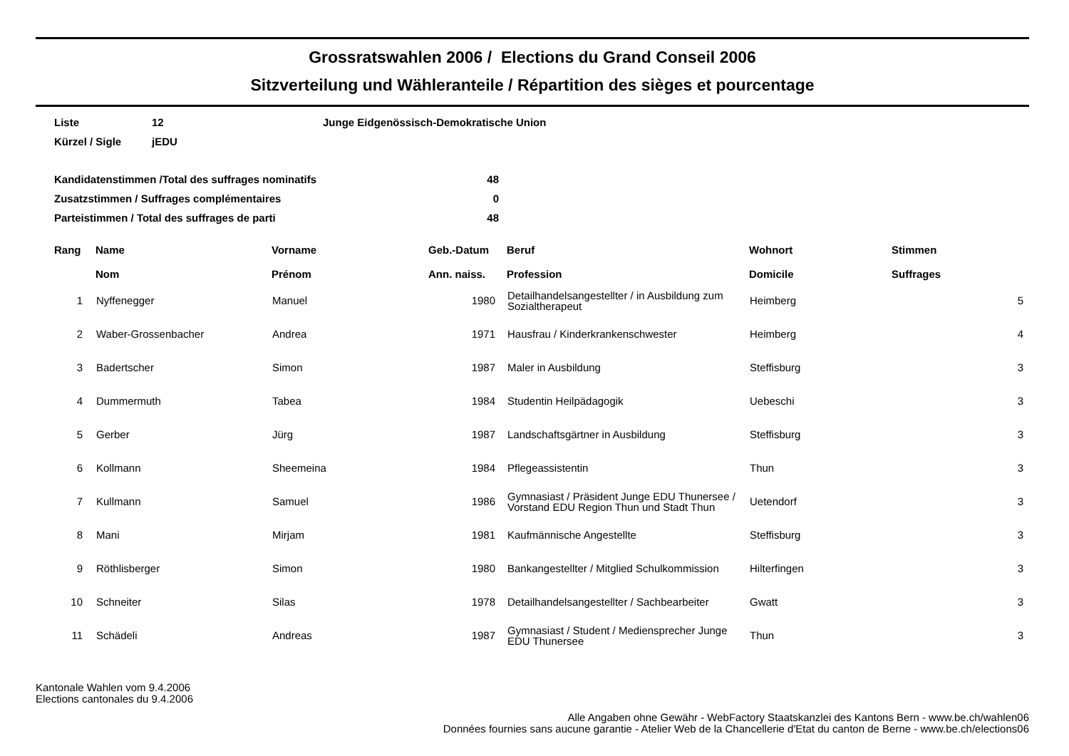Grossratswahlen 2006 / Elections du Grand Conseil 2006
Sitzverteilung und Wähleranteile / Répartition des sièges et pourcentage
| Liste | 12 | Junge Eidgenössisch-Demokratische Union |
| Kürzel / Sigle | jEDU | |
| Kandidatenstimmen /Total des suffrages nominatifs | 48 |
| Zusatzstimmen / Suffrages complémentaires | 0 |
| Parteistimmen / Total des suffrages de parti | 48 |
| Rang | Name Nom | Vorname Prénom | Geb.-Datum Ann. naiss. | Beruf Profession | Wohnort Domicile | Stimmen Suffrages |
| --- | --- | --- | --- | --- | --- | --- |
| 1 | Nyffenegger | Manuel | 1980 | Detailhandelsangestellter / in Ausbildung zum Sozialtherapeut | Heimberg | 5 |
| 2 | Waber-Grossenbacher | Andrea | 1971 | Hausfrau / Kinderkrankenschwester | Heimberg | 4 |
| 3 | Badertscher | Simon | 1987 | Maler in Ausbildung | Steffisburg | 3 |
| 4 | Dummermuth | Tabea | 1984 | Studentin Heilpädagogik | Uebeschi | 3 |
| 5 | Gerber | Jürg | 1987 | Landschaftsgärtner in Ausbildung | Steffisburg | 3 |
| 6 | Kollmann | Sheemeina | 1984 | Pflegeassistentin | Thun | 3 |
| 7 | Kullmann | Samuel | 1986 | Gymnasiast / Präsident Junge EDU Thunersee / Vorstand EDU Region Thun und Stadt Thun | Uetendorf | 3 |
| 8 | Mani | Mirjam | 1981 | Kaufmännische Angestellte | Steffisburg | 3 |
| 9 | Röthlisberger | Simon | 1980 | Bankangestellter / Mitglied Schulkommission | Hilterfingen | 3 |
| 10 | Schneiter | Silas | 1978 | Detailhandelsangestellter / Sachbearbeiter | Gwatt | 3 |
| 11 | Schädeli | Andreas | 1987 | Gymnasiast / Student / Mediensprecher Junge EDU Thunersee | Thun | 3 |
Kantonale Wahlen vom 9.4.2006
Elections cantonales du 9.4.2006
Alle Angaben ohne Gewähr - WebFactory Staatskanzlei des Kantons Bern - www.be.ch/wahlen06
Données fournies sans aucune garantie - Atelier Web de la Chancellerie d'Etat du canton de Berne - www.be.ch/elections06